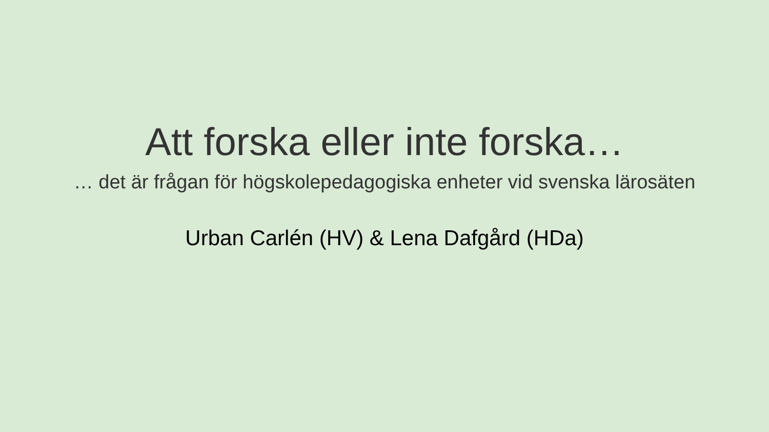Att forska eller inte forska…
… det är frågan för högskolepedagogiska enheter vid svenska lärosäten
Urban Carlén (HV) & Lena Dafgård (HDa)